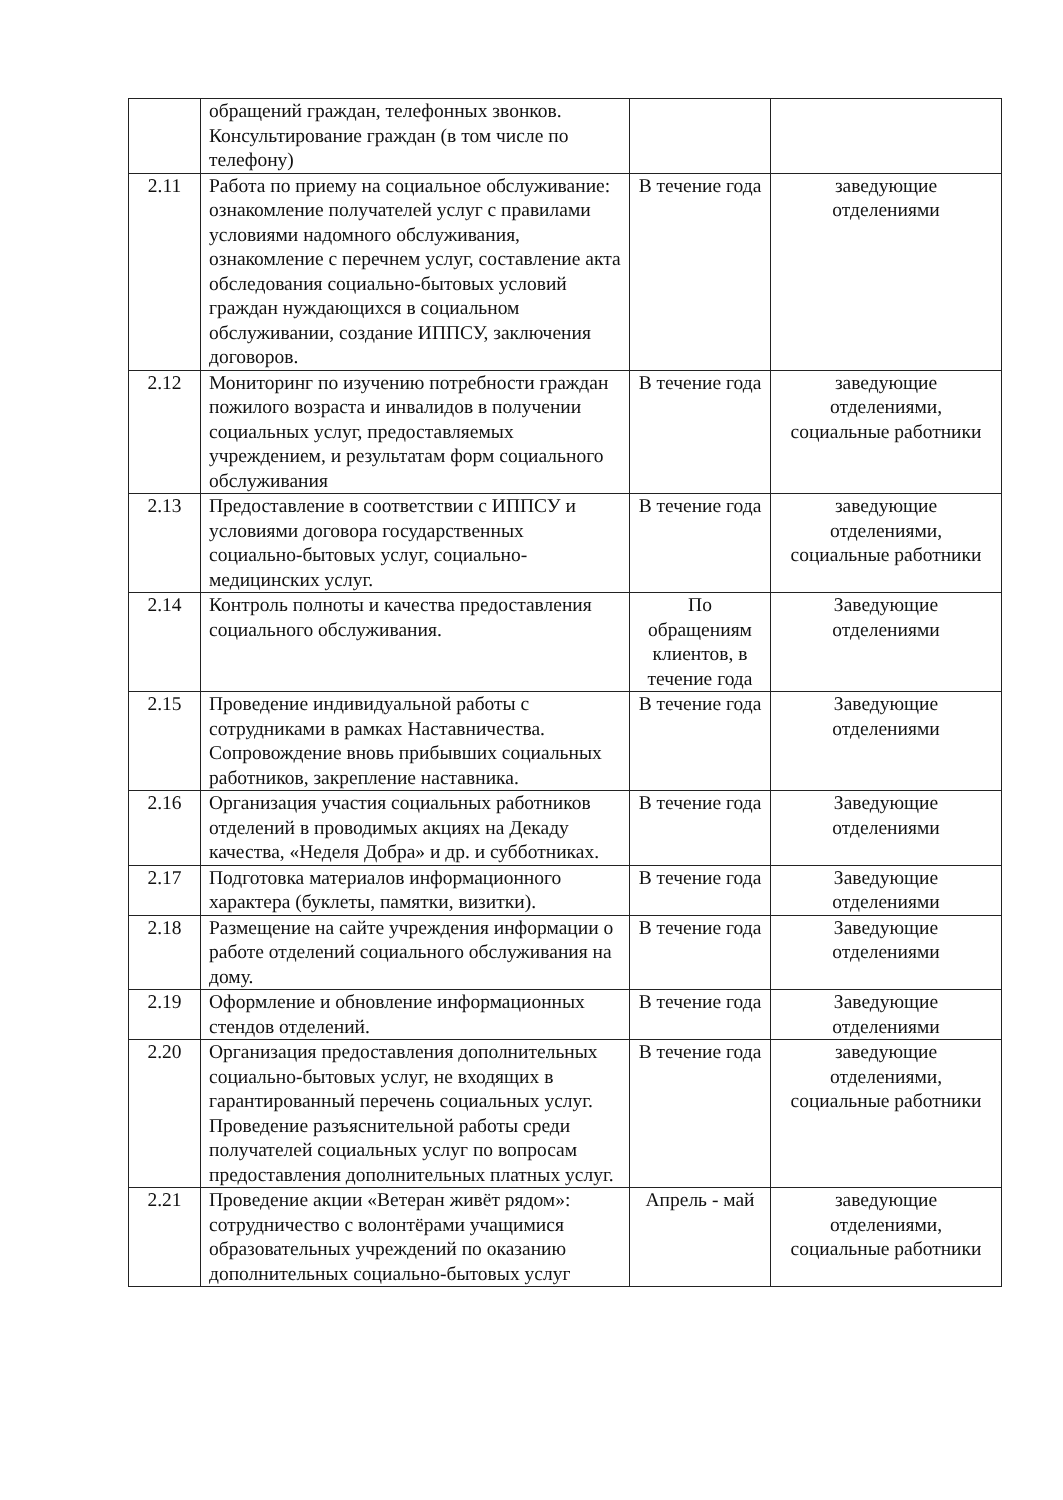| | обращений граждан, телефонных звонков. Консультирование граждан (в том числе по телефону) | | |
| 2.11 | Работа по приему на социальное обслуживание: ознакомление получателей услуг с правилами условиями надомного обслуживания, ознакомление с перечнем услуг, составление акта обследования социально-бытовых условий граждан нуждающихся в социальном обслуживании, создание ИППСУ, заключения договоров. | В течение года | заведующие отделениями |
| 2.12 | Мониторинг по изучению потребности граждан пожилого возраста и инвалидов в получении социальных услуг, предоставляемых учреждением, и результатам форм социального обслуживания | В течение года | заведующие отделениями, социальные работники |
| 2.13 | Предоставление в соответствии с ИППСУ и условиями договора государственных социально-бытовых услуг, социально-медицинских услуг. | В течение года | заведующие отделениями, социальные работники |
| 2.14 | Контроль полноты и качества предоставления социального обслуживания. | По обращениям клиентов, в течение года | Заведующие отделениями |
| 2.15 | Проведение индивидуальной работы с сотрудниками в рамках Наставничества. Сопровождение вновь прибывших социальных работников, закрепление наставника. | В течение года | Заведующие отделениями |
| 2.16 | Организация участия социальных работников отделений в проводимых акциях на Декаду качества, «Неделя Добра» и др. и субботниках. | В течение года | Заведующие отделениями |
| 2.17 | Подготовка материалов информационного характера (буклеты, памятки, визитки). | В течение года | Заведующие отделениями |
| 2.18 | Размещение на сайте учреждения информации о работе отделений социального обслуживания на дому. | В течение года | Заведующие отделениями |
| 2.19 | Оформление и обновление информационных стендов отделений. | В течение года | Заведующие отделениями |
| 2.20 | Организация предоставления дополнительных социально-бытовых услуг, не входящих в гарантированный перечень социальных услуг. Проведение разъяснительной работы среди получателей социальных услуг по вопросам предоставления дополнительных платных услуг. | В течение года | заведующие отделениями, социальные работники |
| 2.21 | Проведение акции «Ветеран живёт рядом»: сотрудничество с волонтёрами учащимися образовательных учреждений по оказанию дополнительных социально-бытовых услуг | Апрель - май | заведующие отделениями, социальные работники |